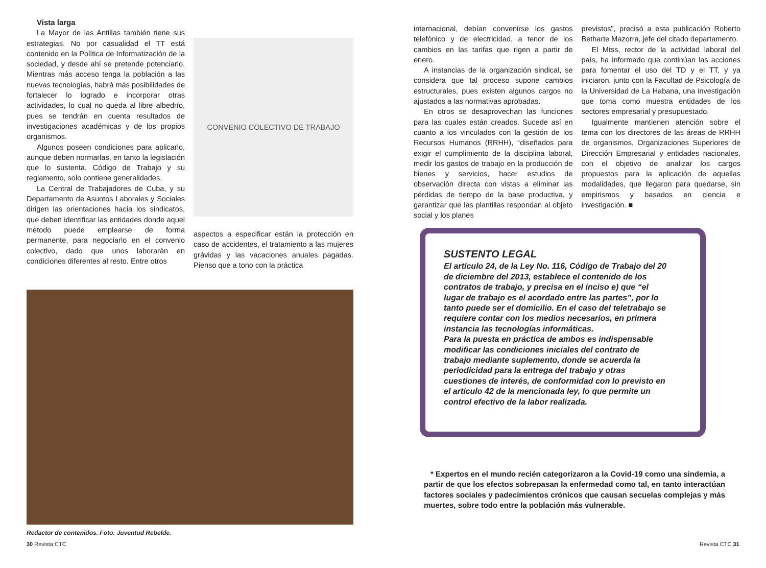Vista larga
La Mayor de las Antillas también tiene sus estrategias. No por casualidad el TT está contenido en la Política de Informatización de la sociedad, y desde ahí se pretende potenciarlo. Mientras más acceso tenga la población a las nuevas tecnologías, habrá más posibilidades de fortalecer lo logrado e incorporar otras actividades, lo cual no queda al libre albedrío, pues se tendrán en cuenta resultados de investigaciones académicas y de los propios organismos.
Algunos poseen condiciones para aplicarlo, aunque deben normarlas, en tanto la legislación que lo sustenta, Código de Trabajo y su reglamento, solo contiene generalidades.
La Central de Trabajadores de Cuba, y su Departamento de Asuntos Laborales y Sociales dirigen las orientaciones hacia los sindicatos, que deben identificar las entidades donde aquel método puede emplearse de forma permanente, para negociarlo en el convenio colectivo, dado que unos laborarán en condiciones diferentes al resto. Entre otros
CONVENIO COLECTIVO DE TRABAJO
aspectos a especificar están la protección en caso de accidentes, el tratamiento a las mujeres grávidas y las vacaciones anuales pagadas. Pienso que a tono con la práctica
Redactor de contenidos. Foto: Juventud Rebelde.
internacional, debían convenirse los gastos telefónico y de electricidad, a tenor de los cambios en las tarifas que rigen a partir de enero.
A instancias de la organización sindical, se considera que tal proceso supone cambios estructurales, pues existen algunos cargos no ajustados a las normativas aprobadas.
En otros se desaprovechan las funciones para las cuales están creados. Sucede así en cuanto a los vinculados con la gestión de los Recursos Humanos (RRHH), “diseñados para exigir el cumplimiento de la disciplina laboral, medir los gastos de trabajo en la producción de bienes y servicios, hacer estudios de observación directa con vistas a eliminar las pérdidas de tiempo de la base productiva, y garantizar que las plantillas respondan al objeto social y los planes
previstos”, precisó a esta publicación Roberto Betharte Mazorra, jefe del citado departamento.
El Mtss, rector de la actividad laboral del país, ha informado que continúan las acciones para fomentar el uso del TD y el TT, y ya iniciaron, junto con la Facultad de Psicología de la Universidad de La Habana, una investigación que toma como muestra entidades de los sectores empresarial y presupuestado.
Igualmente mantienen atención sobre el tema con los directores de las áreas de RRHH de organismos, Organizaciones Superiores de Dirección Empresarial y entidades nacionales, con el objetivo de analizar los cargos propuestos para la aplicación de aquellas modalidades, que llegaron para quedarse, sin empirismos y basados en ciencia e investigación. ■
SUSTENTO LEGAL
El artículo 24, de la Ley No. 116, Código de Trabajo del 20 de diciembre del 2013, establece el contenido de los contratos de trabajo, y precisa en el inciso e) que “el lugar de trabajo es el acordado entre las partes”, por lo tanto puede ser el domicilio. En el caso del teletrabajo se requiere contar con los medios necesarios, en primera instancia las tecnologías informáticas.
Para la puesta en práctica de ambos es indispensable modificar las condiciones iniciales del contrato de trabajo mediante suplemento, donde se acuerda la periodicidad para la entrega del trabajo y otras cuestiones de interés, de conformidad con lo previsto en el artículo 42 de la mencionada ley, lo que permite un control efectivo de la labor realizada.
* Expertos en el mundo recién categorizaron a la Covid-19 como una sindemia, a partir de que los efectos sobrepasan la enfermedad como tal, en tanto interactúan factores sociales y padecimientos crónicos que causan secuelas complejas y más muertes, sobre todo entre la población más vulnerable.
30 Revista CTC Revista CTC 31